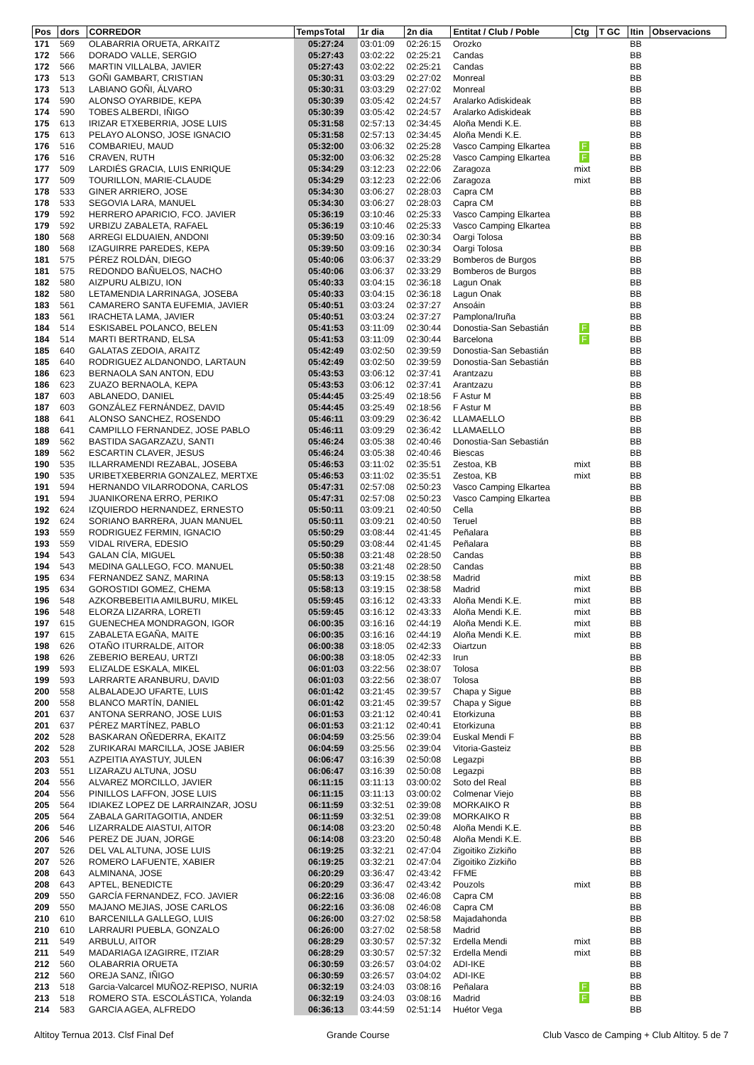| Pos | dors | CORREDOR | TempsTotal | 1r dia | 2n dia | Entitat / Club / Poble | Ctg | T GC | Itin | Observacions |
| --- | --- | --- | --- | --- | --- | --- | --- | --- | --- | --- |
| 171 | 569 | OLABARRIA ORUETA, ARKAITZ | 05:27:24 | 03:01:09 | 02:26:15 | Orozko | | | BB | |
| 172 | 566 | DORADO VALLE, SERGIO | 05:27:43 | 03:02:22 | 02:25:21 | Candas | | | BB | |
| 172 | 566 | MARTIN VILLALBA, JAVIER | 05:27:43 | 03:02:22 | 02:25:21 | Candas | | | BB | |
| 173 | 513 | GOÑI GAMBART, CRISTIAN | 05:30:31 | 03:03:29 | 02:27:02 | Monreal | | | BB | |
| 173 | 513 | LABIANO GOÑI, ÁLVARO | 05:30:31 | 03:03:29 | 02:27:02 | Monreal | | | BB | |
| 174 | 590 | ALONSO OYARBIDE, KEPA | 05:30:39 | 03:05:42 | 02:24:57 | Aralarko Adiskideak | | | BB | |
| 174 | 590 | TOBES ALBERDI, IÑIGO | 05:30:39 | 03:05:42 | 02:24:57 | Aralarko Adiskideak | | | BB | |
| 175 | 613 | IRIZAR ETXEBERRIA, JOSE LUIS | 05:31:58 | 02:57:13 | 02:34:45 | Aloña Mendi K.E. | | | BB | |
| 175 | 613 | PELAYO ALONSO, JOSE IGNACIO | 05:31:58 | 02:57:13 | 02:34:45 | Aloña Mendi K.E. | | | BB | |
| 176 | 516 | COMBARIEU, MAUD | 05:32:00 | 03:06:32 | 02:25:28 | Vasco Camping Elkartea | F | | BB | |
| 176 | 516 | CRAVEN, RUTH | 05:32:00 | 03:06:32 | 02:25:28 | Vasco Camping Elkartea | F | | BB | |
| 177 | 509 | LARDIÉS GRACIA, LUIS ENRIQUE | 05:34:29 | 03:12:23 | 02:22:06 | Zaragoza | mixt | | BB | |
| 177 | 509 | TOURILLON, MARIE-CLAUDE | 05:34:29 | 03:12:23 | 02:22:06 | Zaragoza | mixt | | BB | |
| 178 | 533 | GINER ARRIERO, JOSE | 05:34:30 | 03:06:27 | 02:28:03 | Capra CM | | | BB | |
| 178 | 533 | SEGOVIA LARA, MANUEL | 05:34:30 | 03:06:27 | 02:28:03 | Capra CM | | | BB | |
| 179 | 592 | HERRERO APARICIO, FCO. JAVIER | 05:36:19 | 03:10:46 | 02:25:33 | Vasco Camping Elkartea | | | BB | |
| 179 | 592 | URBIZU ZABALETA, RAFAEL | 05:36:19 | 03:10:46 | 02:25:33 | Vasco Camping Elkartea | | | BB | |
| 180 | 568 | ARREGI ELDUAIEN, ANDONI | 05:39:50 | 03:09:16 | 02:30:34 | Oargi Tolosa | | | BB | |
| 180 | 568 | IZAGUIRRE PAREDES, KEPA | 05:39:50 | 03:09:16 | 02:30:34 | Oargi Tolosa | | | BB | |
| 181 | 575 | PÉREZ ROLDÁN, DIEGO | 05:40:06 | 03:06:37 | 02:33:29 | Bomberos de Burgos | | | BB | |
| 181 | 575 | REDONDO BAÑUELOS, NACHO | 05:40:06 | 03:06:37 | 02:33:29 | Bomberos de Burgos | | | BB | |
| 182 | 580 | AIZPURU ALBIZU, ION | 05:40:33 | 03:04:15 | 02:36:18 | Lagun Onak | | | BB | |
| 182 | 580 | LETAMENDIA LARRINAGA, JOSEBA | 05:40:33 | 03:04:15 | 02:36:18 | Lagun Onak | | | BB | |
| 183 | 561 | CAMARERO SANTA EUFEMIA, JAVIER | 05:40:51 | 03:03:24 | 02:37:27 | Ansoáin | | | BB | |
| 183 | 561 | IRACHETA LAMA, JAVIER | 05:40:51 | 03:03:24 | 02:37:27 | Pamplona/Iruña | | | BB | |
| 184 | 514 | ESKISABEL POLANCO, BELEN | 05:41:53 | 03:11:09 | 02:30:44 | Donostia-San Sebastián | F | | BB | |
| 184 | 514 | MARTI BERTRAND, ELSA | 05:41:53 | 03:11:09 | 02:30:44 | Barcelona | F | | BB | |
| 185 | 640 | GALATAS ZEDOIA, ARAITZ | 05:42:49 | 03:02:50 | 02:39:59 | Donostia-San Sebastián | | | BB | |
| 185 | 640 | RODRIGUEZ ALDANONDO, LARTAUN | 05:42:49 | 03:02:50 | 02:39:59 | Donostia-San Sebastián | | | BB | |
| 186 | 623 | BERNAOLA SAN ANTON, EDU | 05:43:53 | 03:06:12 | 02:37:41 | Arantzazu | | | BB | |
| 186 | 623 | ZUAZO BERNAOLA, KEPA | 05:43:53 | 03:06:12 | 02:37:41 | Arantzazu | | | BB | |
| 187 | 603 | ABLANEDO, DANIEL | 05:44:45 | 03:25:49 | 02:18:56 | F Astur M | | | BB | |
| 187 | 603 | GONZÁLEZ FERNÁNDEZ, DAVID | 05:44:45 | 03:25:49 | 02:18:56 | F Astur M | | | BB | |
| 188 | 641 | ALONSO SANCHEZ, ROSENDO | 05:46:11 | 03:09:29 | 02:36:42 | LLAMAELLO | | | BB | |
| 188 | 641 | CAMPILLO FERNANDEZ, JOSE PABLO | 05:46:11 | 03:09:29 | 02:36:42 | LLAMAELLO | | | BB | |
| 189 | 562 | BASTIDA SAGARZAZU, SANTI | 05:46:24 | 03:05:38 | 02:40:46 | Donostia-San Sebastián | | | BB | |
| 189 | 562 | ESCARTIN CLAVER, JESUS | 05:46:24 | 03:05:38 | 02:40:46 | Biescas | | | BB | |
| 190 | 535 | ILLARRAMENDI REZABAL, JOSEBA | 05:46:53 | 03:11:02 | 02:35:51 | Zestoa, KB | mixt | | BB | |
| 190 | 535 | URIBETXEBERRIA GONZALEZ, MERTXE | 05:46:53 | 03:11:02 | 02:35:51 | Zestoa, KB | mixt | | BB | |
| 191 | 594 | HERNANDO VILARRODONA, CARLOS | 05:47:31 | 02:57:08 | 02:50:23 | Vasco Camping Elkartea | | | BB | |
| 191 | 594 | JUANIKORENA ERRO, PERIKO | 05:47:31 | 02:57:08 | 02:50:23 | Vasco Camping Elkartea | | | BB | |
| 192 | 624 | IZQUIERDO HERNANDEZ, ERNESTO | 05:50:11 | 03:09:21 | 02:40:50 | Cella | | | BB | |
| 192 | 624 | SORIANO BARRERA, JUAN MANUEL | 05:50:11 | 03:09:21 | 02:40:50 | Teruel | | | BB | |
| 193 | 559 | RODRIGUEZ FERMIN, IGNACIO | 05:50:29 | 03:08:44 | 02:41:45 | Peñalara | | | BB | |
| 193 | 559 | VIDAL RIVERA, EDESIO | 05:50:29 | 03:08:44 | 02:41:45 | Peñalara | | | BB | |
| 194 | 543 | GALAN CÍA, MIGUEL | 05:50:38 | 03:21:48 | 02:28:50 | Candas | | | BB | |
| 194 | 543 | MEDINA GALLEGO, FCO. MANUEL | 05:50:38 | 03:21:48 | 02:28:50 | Candas | | | BB | |
| 195 | 634 | FERNANDEZ SANZ, MARINA | 05:58:13 | 03:19:15 | 02:38:58 | Madrid | mixt | | BB | |
| 195 | 634 | GOROSTIDI GOMEZ, CHEMA | 05:58:13 | 03:19:15 | 02:38:58 | Madrid | mixt | | BB | |
| 196 | 548 | AZKORBEBEITIA AMILBURU, MIKEL | 05:59:45 | 03:16:12 | 02:43:33 | Aloña Mendi K.E. | mixt | | BB | |
| 196 | 548 | ELORZA LIZARRA, LORETI | 05:59:45 | 03:16:12 | 02:43:33 | Aloña Mendi K.E. | mixt | | BB | |
| 197 | 615 | GUENECHEA MONDRAGON, IGOR | 06:00:35 | 03:16:16 | 02:44:19 | Aloña Mendi K.E. | mixt | | BB | |
| 197 | 615 | ZABALETA EGAÑA, MAITE | 06:00:35 | 03:16:16 | 02:44:19 | Aloña Mendi K.E. | mixt | | BB | |
| 198 | 626 | OTAÑO ITURRALDE, AITOR | 06:00:38 | 03:18:05 | 02:42:33 | Oiartzun | | | BB | |
| 198 | 626 | ZEBERIO BEREAU, URTZI | 06:00:38 | 03:18:05 | 02:42:33 | Irun | | | BB | |
| 199 | 593 | ELIZALDE ESKALA, MIKEL | 06:01:03 | 03:22:56 | 02:38:07 | Tolosa | | | BB | |
| 199 | 593 | LARRARTE ARANBURU, DAVID | 06:01:03 | 03:22:56 | 02:38:07 | Tolosa | | | BB | |
| 200 | 558 | ALBALADEJO UFARTE, LUIS | 06:01:42 | 03:21:45 | 02:39:57 | Chapa y Sigue | | | BB | |
| 200 | 558 | BLANCO MARTÍN, DANIEL | 06:01:42 | 03:21:45 | 02:39:57 | Chapa y Sigue | | | BB | |
| 201 | 637 | ANTONA SERRANO, JOSE LUIS | 06:01:53 | 03:21:12 | 02:40:41 | Etorkizuna | | | BB | |
| 201 | 637 | PÉREZ MARTÍNEZ, PABLO | 06:01:53 | 03:21:12 | 02:40:41 | Etorkizuna | | | BB | |
| 202 | 528 | BASKARAN OÑEDERRA, EKAITZ | 06:04:59 | 03:25:56 | 02:39:04 | Euskal Mendi F | | | BB | |
| 202 | 528 | ZURIKARAI MARCILLA, JOSE JABIER | 06:04:59 | 03:25:56 | 02:39:04 | Vitoria-Gasteiz | | | BB | |
| 203 | 551 | AZPEITIA AYASTUY, JULEN | 06:06:47 | 03:16:39 | 02:50:08 | Legazpi | | | BB | |
| 203 | 551 | LIZARAZU ALTUNA, JOSU | 06:06:47 | 03:16:39 | 02:50:08 | Legazpi | | | BB | |
| 204 | 556 | ALVAREZ MORCILLO, JAVIER | 06:11:15 | 03:11:13 | 03:00:02 | Soto del Real | | | BB | |
| 204 | 556 | PINILLOS LAFFON, JOSE LUIS | 06:11:15 | 03:11:13 | 03:00:02 | Colmenar Viejo | | | BB | |
| 205 | 564 | IDIAKEZ LOPEZ DE LARRAINZAR, JOSU | 06:11:59 | 03:32:51 | 02:39:08 | MORKAIKO R | | | BB | |
| 205 | 564 | ZABALA GARITAGOITIA, ANDER | 06:11:59 | 03:32:51 | 02:39:08 | MORKAIKO R | | | BB | |
| 206 | 546 | LIZARRALDE AIASTUI, AITOR | 06:14:08 | 03:23:20 | 02:50:48 | Aloña Mendi K.E. | | | BB | |
| 206 | 546 | PEREZ DE JUAN, JORGE | 06:14:08 | 03:23:20 | 02:50:48 | Aloña Mendi K.E. | | | BB | |
| 207 | 526 | DEL VAL ALTUNA, JOSE LUIS | 06:19:25 | 03:32:21 | 02:47:04 | Zigoitiko Zizkiño | | | BB | |
| 207 | 526 | ROMERO LAFUENTE, XABIER | 06:19:25 | 03:32:21 | 02:47:04 | Zigoitiko Zizkiño | | | BB | |
| 208 | 643 | ALMINANA, JOSE | 06:20:29 | 03:36:47 | 02:43:42 | FFME | | | BB | |
| 208 | 643 | APTEL, BENEDICTE | 06:20:29 | 03:36:47 | 02:43:42 | Pouzols | mixt | | BB | |
| 209 | 550 | GARCÍA FERNANDEZ, FCO. JAVIER | 06:22:16 | 03:36:08 | 02:46:08 | Capra CM | | | BB | |
| 209 | 550 | MAJANO MEJIAS, JOSE CARLOS | 06:22:16 | 03:36:08 | 02:46:08 | Capra CM | | | BB | |
| 210 | 610 | BARCENILLA GALLEGO, LUIS | 06:26:00 | 03:27:02 | 02:58:58 | Majadahonda | | | BB | |
| 210 | 610 | LARRAURI PUEBLA, GONZALO | 06:26:00 | 03:27:02 | 02:58:58 | Madrid | | | BB | |
| 211 | 549 | ARBULU, AITOR | 06:28:29 | 03:30:57 | 02:57:32 | Erdella Mendi | mixt | | BB | |
| 211 | 549 | MADARIAGA IZAGIRRE, ITZIAR | 06:28:29 | 03:30:57 | 02:57:32 | Erdella Mendi | mixt | | BB | |
| 212 | 560 | OLABARRIA ORUETA | 06:30:59 | 03:26:57 | 03:04:02 | ADI-IKE | | | BB | |
| 212 | 560 | OREJA SANZ, IÑIGO | 06:30:59 | 03:26:57 | 03:04:02 | ADI-IKE | | | BB | |
| 213 | 518 | Garcia-Valcarcel MUÑOZ-REPISO, NURIA | 06:32:19 | 03:24:03 | 03:08:16 | Peñalara | F | | BB | |
| 213 | 518 | ROMERO STA. ESCOLÁSTICA, Yolanda | 06:32:19 | 03:24:03 | 03:08:16 | Madrid | F | | BB | |
| 214 | 583 | GARCIA AGEA, ALFREDO | 06:36:13 | 03:44:59 | 02:51:14 | Huétor Vega | | | BB | |
Altitoy Ternua 2013. Clsf Final Def Grande Course Club Vasco de Camping + Club Altitoy. 5 de 7